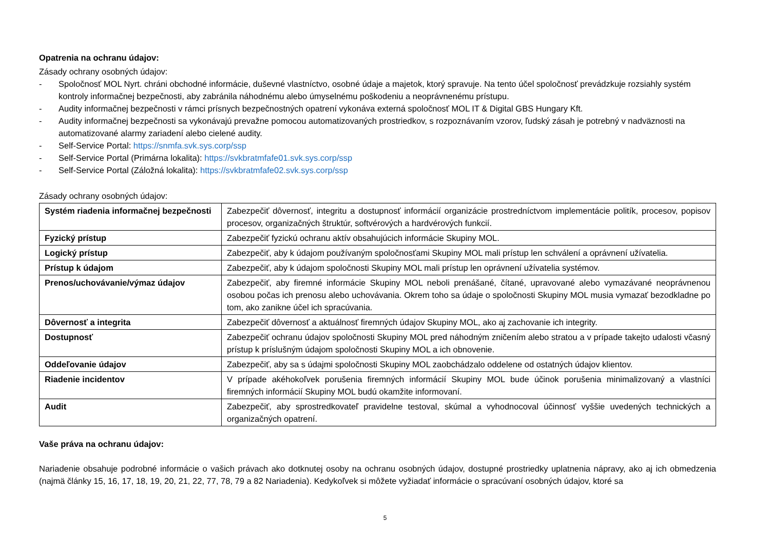Opatrenia na ochranu údajov:
Zásady ochrany osobných údajov:
- Spoločnosť MOL Nyrt. chráni obchodné informácie, duševné vlastníctvo, osobné údaje a majetok, ktorý spravuje. Na tento účel spoločnosť prevádzkuje rozsiahly systém kontroly informačnej bezpečnosti, aby zabránila náhodnému alebo úmyselnému poškodeniu a neoprávnenému prístupu.
- Audity informačnej bezpečnosti v rámci prísnych bezpečnostných opatrení vykonáva externá spoločnosť MOL IT & Digital GBS Hungary Kft.
- Audity informačnej bezpečnosti sa vykonávajú prevažne pomocou automatizovaných prostriedkov, s rozpoznávaním vzorov, ľudský zásah je potrebný v nadväznosti na automatizované alarmy zariadení alebo cielené audity.
- Self-Service Portal: https://snmfa.svk.sys.corp/ssp
- Self-Service Portal (Primárna lokalita): https://svkbratmfafe01.svk.sys.corp/ssp
- Self-Service Portal (Záložná lokalita): https://svkbratmfafe02.svk.sys.corp/ssp
Zásady ochrany osobných údajov:
| Systém riadenia informačnej bezpečnosti | Zabezpečiť dôvernosť, integritu a dostupnosť informácií organizácie prostredníctvom implementácie politík, procesov, popisov procesov, organizačných štruktúr, softvérových a hardvérových funkcií. |
| Fyzický prístup | Zabezpečiť fyzickú ochranu aktív obsahujúcich informácie Skupiny MOL. |
| Logický prístup | Zabezpečiť, aby k údajom používaným spoločnosťami Skupiny MOL mali prístup len schválení a oprávnení užívatelia. |
| Prístup k údajom | Zabezpečiť, aby k údajom spoločnosti Skupiny MOL mali prístup len oprávnení užívatelia systémov. |
| Prenos/uchovávanie/výmaz údajov | Zabezpečiť, aby firemné informácie Skupiny MOL neboli prenášané, čítané, upravované alebo vymazávané neoprávnenou osobou počas ich prenosu alebo uchovávania. Okrem toho sa údaje o spoločnosti Skupiny MOL musia vymazať bezodkladne po tom, ako zanikne účel ich spracúvania. |
| Dôvernosť a integrita | Zabezpečiť dôvernosť a aktuálnosť firemných údajov Skupiny MOL, ako aj zachovanie ich integrity. |
| Dostupnosť | Zabezpečiť ochranu údajov spoločnosti Skupiny MOL pred náhodným zničením alebo stratou a v prípade takejto udalosti včasný prístup k príslušným údajom spoločnosti Skupiny MOL a ich obnovenie. |
| Oddeľovanie údajov | Zabezpečiť, aby sa s údajmi spoločnosti Skupiny MOL zaobchádzalo oddelene od ostatných údajov klientov. |
| Riadenie incidentov | V prípade akéhokoľvek porušenia firemných informácií Skupiny MOL bude účinok porušenia minimalizovaný a vlastníci firemných informácií Skupiny MOL budú okamžite informovaní. |
| Audit | Zabezpečiť, aby sprostredkovateľ pravidelne testoval, skúmal a vyhodnocoval účinnosť vyššie uvedených technických a organizačných opatrení. |
Vaše práva na ochranu údajov:
Nariadenie obsahuje podrobné informácie o vašich právach ako dotknutej osoby na ochranu osobných údajov, dostupné prostriedky uplatnenia nápravy, ako aj ich obmedzenia (najmä články 15, 16, 17, 18, 19, 20, 21, 22, 77, 78, 79 a 82 Nariadenia). Kedykoľvek si môžete vyžiadať informácie o spracúvaní osobných údajov, ktoré sa
5